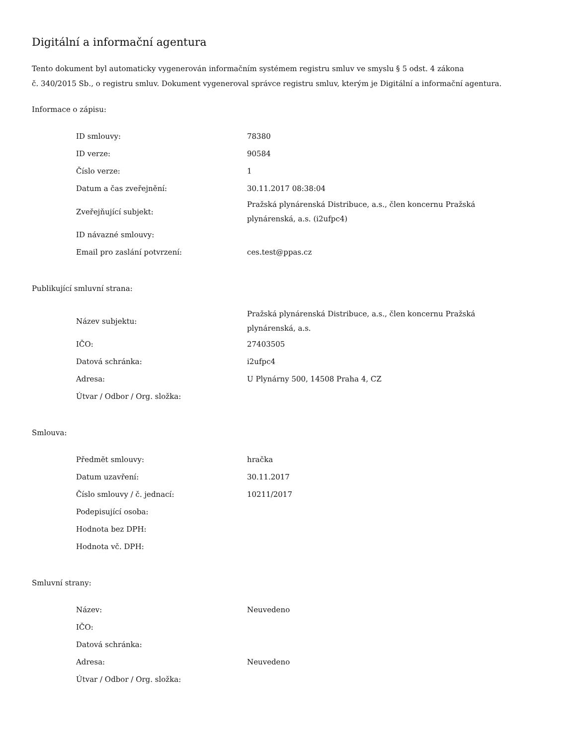Digitální a informační agentura
Tento dokument byl automaticky vygenerován informačním systémem registru smluv ve smyslu § 5 odst. 4 zákona
č. 340/2015 Sb., o registru smluv. Dokument vygeneroval správce registru smluv, kterým je Digitální a informační agentura.
Informace o zápisu:
| ID smlouvy: | 78380 |
| ID verze: | 90584 |
| Číslo verze: | 1 |
| Datum a čas zveřejnění: | 30.11.2017 08:38:04 |
| Zveřejňující subjekt: | Pražská plynárenská Distribuce, a.s., člen koncernu Pražská plynárenská, a.s. (i2ufpc4) |
| ID návazné smlouvy: | |
| Email pro zaslání potvrzení: | ces.test@ppas.cz |
Publikující smluvní strana:
| Název subjektu: | Pražská plynárenská Distribuce, a.s., člen koncernu Pražská plynárenská, a.s. |
| IČO: | 27403505 |
| Datová schránka: | i2ufpc4 |
| Adresa: | U Plynárny 500, 14508 Praha 4, CZ |
| Útvar / Odbor / Org. složka: | |
Smlouva:
| Předmět smlouvy: | hračka |
| Datum uzavření: | 30.11.2017 |
| Číslo smlouvy / č. jednací: | 10211/2017 |
| Podepisující osoba: | |
| Hodnota bez DPH: | |
| Hodnota vč. DPH: | |
Smluvní strany:
| Název: | Neuvedeno |
| IČO: | |
| Datová schránka: | |
| Adresa: | Neuvedeno |
| Útvar / Odbor / Org. složka: | |